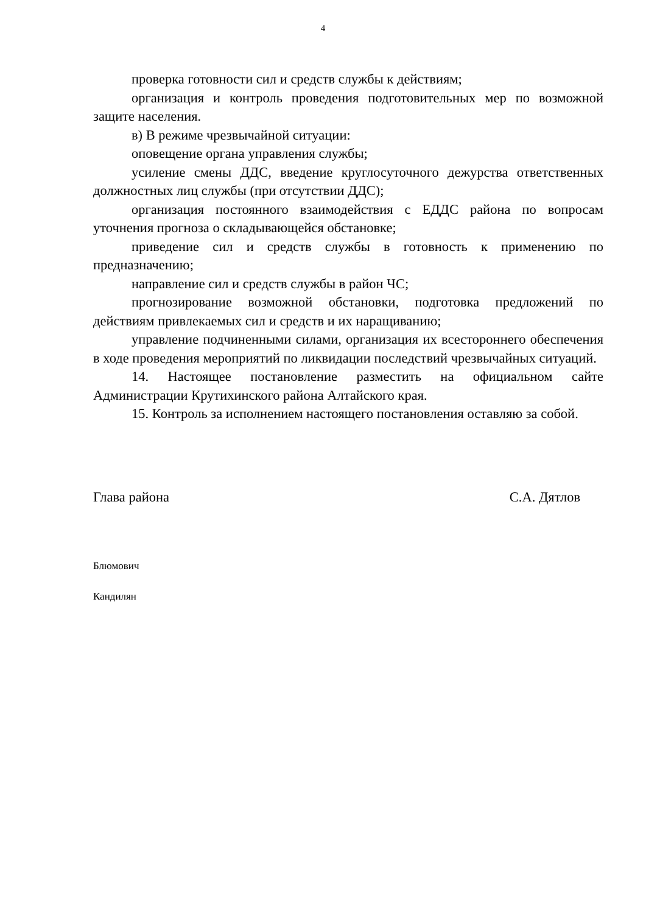4
проверка готовности сил и средств службы к действиям;
организация и контроль проведения подготовительных мер по возможной защите населения.
в) В режиме чрезвычайной ситуации:
оповещение органа управления службы;
усиление смены ДДС, введение круглосуточного дежурства ответственных должностных лиц службы (при отсутствии ДДС);
организация постоянного взаимодействия с ЕДДС района по вопросам уточнения прогноза о складывающейся обстановке;
приведение сил и средств службы в готовность к применению по предназначению;
направление сил и средств службы в район ЧС;
прогнозирование возможной обстановки, подготовка предложений по действиям привлекаемых сил и средств и их наращиванию;
управление подчиненными силами, организация их всестороннего обеспечения в ходе проведения мероприятий по ликвидации последствий чрезвычайных ситуаций.
14. Настоящее постановление разместить на официальном сайте Администрации Крутихинского района Алтайского края.
15. Контроль за исполнением настоящего постановления оставляю за собой.
Глава района С.А. Дятлов
Блюмович
Кандилян